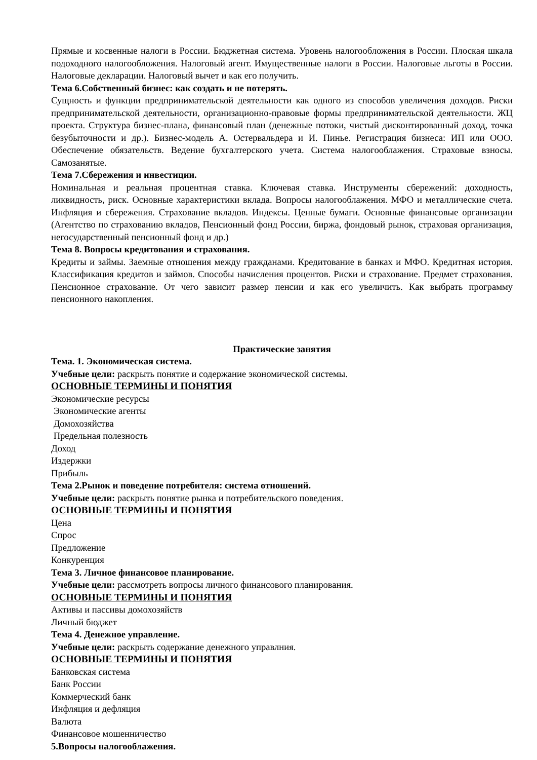Прямые и косвенные налоги в России. Бюджетная система. Уровень налогообложения в России. Плоская шкала подоходного налогообложения. Налоговый агент. Имущественные налоги в России. Налоговые льготы в России. Налоговые декларации. Налоговый вычет и как его получить.
Тема 6.Собственный бизнес: как создать и не потерять.
Сущность и функции предпринимательской деятельности как одного из способов увеличения доходов. Риски предпринимательской деятельности, организационно-правовые формы предпринимательской деятельности. ЖЦ проекта. Структура бизнес-плана, финансовый план (денежные потоки, чистый дисконтированный доход, точка безубыточности и др.). Бизнес-модель А. Остервальдера и И. Пинье. Регистрация бизнеса: ИП или ООО. Обеспечение обязательств. Ведение бухгалтерского учета. Система налогооблажения. Страховые взносы. Самозанятые.
Тема 7.Сбережения и инвестиции.
Номинальная и реальная процентная ставка. Ключевая ставка. Инструменты сбережений: доходность, ликвидность, риск. Основные характеристики вклада. Вопросы налогооблажения. МФО и металлические счета. Инфляция и сбережения. Страхование вкладов. Индексы. Ценные бумаги. Основные финансовые организации (Агентство по страхованию вкладов, Пенсионный фонд России, биржа, фондовый рынок, страховая организация, негосударственный пенсионный фонд и др.)
Тема 8. Вопросы кредитования и страхования.
Кредиты и займы. Заемные отношения между гражданами. Кредитование в банках и МФО. Кредитная история. Классификация кредитов и займов. Способы начисления процентов. Риски и страхование. Предмет страхования. Пенсионное страхование. От чего зависит размер пенсии и как его увеличить. Как выбрать программу пенсионного накопления.
Практические занятия
Тема. 1. Экономическая система.
Учебные цели: раскрыть понятие и содержание экономической системы.
ОСНОВНЫЕ ТЕРМИНЫ И ПОНЯТИЯ
Экономические ресурсы
Экономические агенты
Домохозяйства
Предельная полезность
Доход
Издержки
Прибыль
Тема 2.Рынок и поведение потребителя: система отношений.
Учебные цели: раскрыть понятие рынка и потребительского поведения.
ОСНОВНЫЕ ТЕРМИНЫ И ПОНЯТИЯ
Цена
Спрос
Предложение
Конкуренция
Тема 3. Личное финансовое планирование.
Учебные цели: рассмотреть вопросы личного финансового планирования.
ОСНОВНЫЕ ТЕРМИНЫ И ПОНЯТИЯ
Активы и пассивы домохозяйств
Личный бюджет
Тема 4. Денежное управление.
Учебные цели: раскрыть содержание денежного управлния.
ОСНОВНЫЕ ТЕРМИНЫ И ПОНЯТИЯ
Банковская система
Банк России
Коммерческий банк
Инфляция и дефляция
Валюта
Финансовое мошенничество
5.Вопросы налогооблажения.